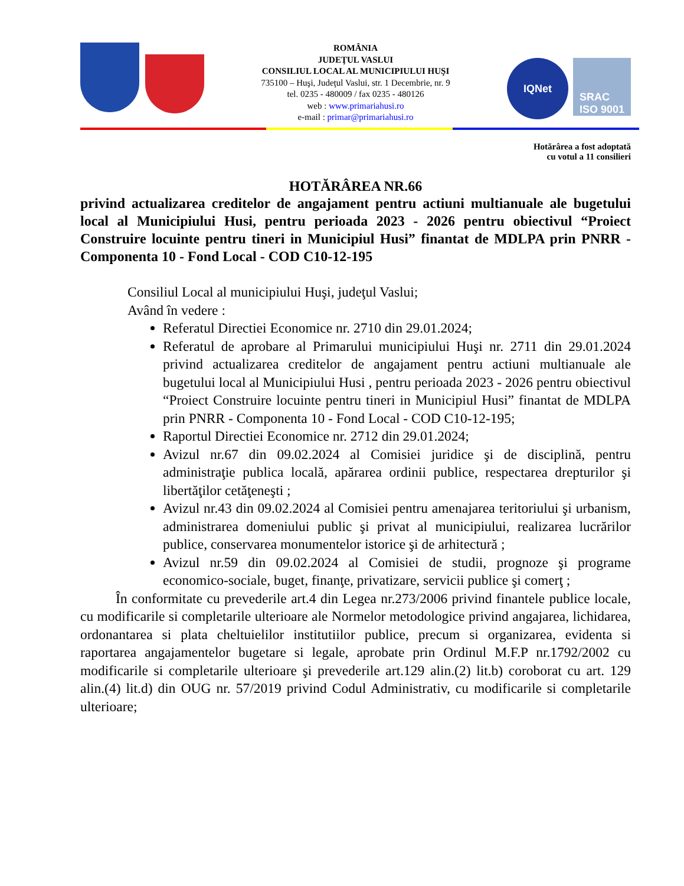ROMÂNIA
JUDEŢUL VASLUI
CONSILIUL LOCAL AL MUNICIPIULUI HUŞI
735100 – Huşi, Judeţul Vaslui, str. 1 Decembrie, nr. 9
tel. 0235 - 480009 / fax 0235 - 480126
web : www.primariahusi.ro
e-mail : primar@primariahusi.ro
IQNet
SRAC
ISO 9001
Hotărârea a fost adoptată
cu votul a 11 consilieri
HOTĂRÂREA NR.66
privind actualizarea creditelor de angajament pentru actiuni multianuale ale bugetului local al Municipiului Husi, pentru perioada 2023 - 2026 pentru obiectivul “Proiect Construire locuinte pentru tineri in Municipiul Husi” finantat de MDLPA prin PNRR - Componenta 10 - Fond Local - COD C10-12-195
Consiliul Local al municipiului Huşi, judeţul Vaslui;
Având în vedere :
Referatul Directiei Economice nr. 2710 din 29.01.2024;
Referatul de aprobare al Primarului municipiului Huşi nr. 2711 din 29.01.2024 privind actualizarea creditelor de angajament pentru actiuni multianuale ale bugetului local al Municipiului Husi , pentru perioada 2023 - 2026 pentru obiectivul “Proiect Construire locuinte pentru tineri in Municipiul Husi” finantat de MDLPA prin PNRR - Componenta 10 - Fond Local - COD C10-12-195;
Raportul Directiei Economice nr. 2712 din 29.01.2024;
Avizul nr.67 din 09.02.2024 al Comisiei juridice şi de disciplină, pentru administraţie publica locală, apărarea ordinii publice, respectarea drepturilor şi libertăţilor cetăţeneşti ;
Avizul nr.43 din 09.02.2024 al Comisiei pentru amenajarea teritoriului şi urbanism, administrarea domeniului public şi privat al municipiului, realizarea lucrărilor publice, conservarea monumentelor istorice şi de arhitectură ;
Avizul nr.59 din 09.02.2024 al Comisiei de studii, prognoze şi programe economico-sociale, buget, finanţe, privatizare, servicii publice şi comerţ ;
În conformitate cu prevederile art.4 din Legea nr.273/2006 privind finantele publice locale, cu modificarile si completarile ulterioare ale Normelor metodologice privind angajarea, lichidarea, ordonantarea si plata cheltuielilor institutiilor publice, precum si organizarea, evidenta si raportarea angajamentelor bugetare si legale, aprobate prin Ordinul M.F.P nr.1792/2002 cu modificarile si completarile ulterioare şi prevederile art.129 alin.(2) lit.b) coroborat cu art. 129 alin.(4) lit.d) din OUG nr. 57/2019 privind Codul Administrativ, cu modificarile si completarile ulterioare;